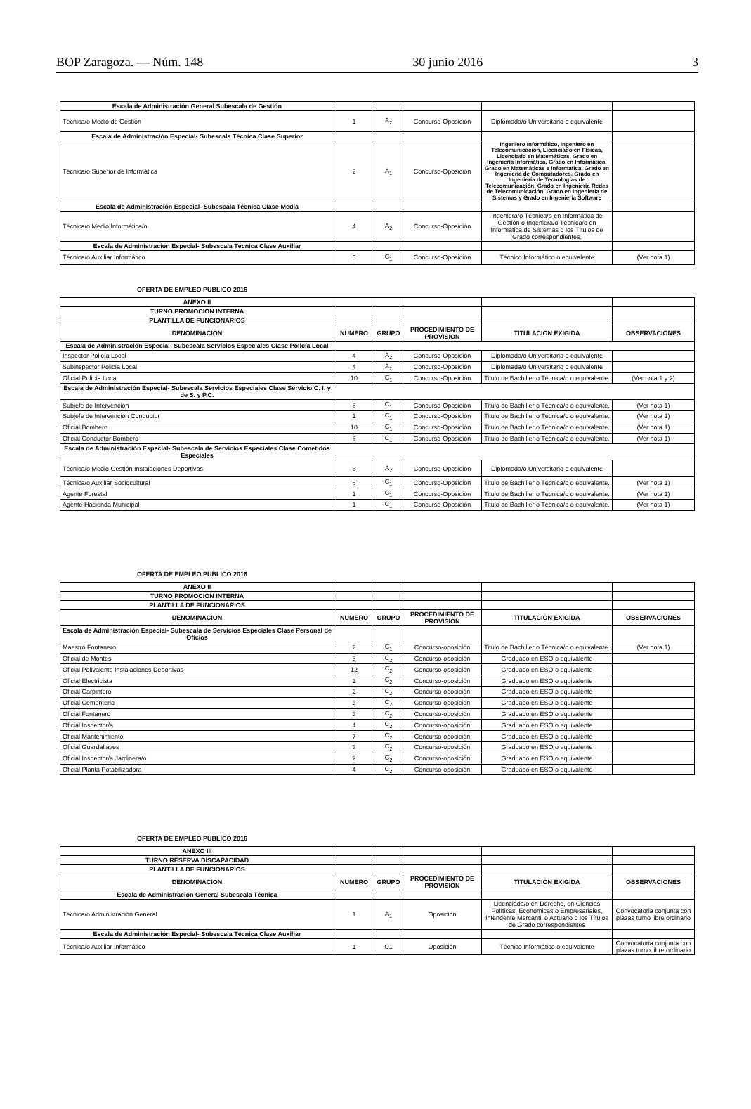BOP Zaragoza. — Núm. 148 30 junio 2016 3
| Escala de Administración General Subescala de Gestión | | | | | |
| Técnica/o Medio de Gestión | 1 | A<sub>2</sub> | Concurso-Oposición | Diplomada/o Universitario o equivalente | |
| Escala de Administración Especial- Subescala Técnica Clase Superior | | | | | |
| Técnica/o Superior de Informática | 2 | A<sub>1</sub> | Concurso-Oposición | Ingeniero Informático, Ingeniero en Telecomunicación, Licenciado en Físicas, Licenciado en Matemáticas, Grado en Ingeniería Informática, Grado en Informática, Grado en Matemáticas e Informática, Grado en Ingeniería de Computadores, Grado en Ingeniería de Tecnologías de Telecomunicación, Grado en Ingeniería Redes de Telecomunicación, Grado en Ingeniería de Sistemas y Grado en Ingeniería Software | |
| Escala de Administración Especial- Subescala Técnica Clase Media | | | | | |
| Técnica/o Medio Informática/o | 4 | A<sub>2</sub> | Concurso-Oposición | Ingeniera/o Técnica/o en Informática de Gestión o Ingeniera/o Técnica/o en Informática de Sistemas o los Títulos de Grado correspondientes. | |
| Escala de Administración Especial- Subescala Técnica Clase Auxiliar | | | | | |
| Técnica/o Auxiliar Informático | 6 | C<sub>1</sub> | Concurso-Oposición | Técnico Informático o equivalente | (Ver nota 1) |
OFERTA DE EMPLEO PUBLICO 2016
| ANEXO II | | | | | |
| TURNO PROMOCION INTERNA | | | | | |
| PLANTILLA DE FUNCIONARIOS | | | | | |
| DENOMINACION | NUMERO | GRUPO | PROCEDIMIENTO DE PROVISION | TITULACION EXIGIDA | OBSERVACIONES |
| Escala de Administración Especial- Subescala Servicios Especiales Clase Policía Local | | | | | |
| Inspector Policía Local | 4 | A<sub>2</sub> | Concurso-Oposición | Diplomada/o Universitario o equivalente | |
| Subinspector Policía Local | 4 | A<sub>2</sub> | Concurso-Oposición | Diplomada/o Universitario o equivalente | |
| Oficial Policía Local | 10 | C<sub>1</sub> | Concurso-Oposición | Titulo de Bachiller o Técnica/o o equivalente. | (Ver nota 1 y 2) |
| Escala de Administración Especial- Subescala Servicios Especiales Clase Servicio C. I. y de S. y P.C. | | | | | |
| Subjefe de Intervención | 6 | C<sub>1</sub> | Concurso-Oposición | Titulo de Bachiller o Técnica/o o equivalente. | (Ver nota 1) |
| Subjefe de Intervención Conductor | 1 | C<sub>1</sub> | Concurso-Oposición | Titulo de Bachiller o Técnica/o o equivalente. | (Ver nota 1) |
| Oficial Bombero | 10 | C<sub>1</sub> | Concurso-Oposición | Titulo de Bachiller o Técnica/o o equivalente. | (Ver nota 1) |
| Oficial Conductor Bombero | 6 | C<sub>1</sub> | Concurso-Oposición | Titulo de Bachiller o Técnica/o o equivalente. | (Ver nota 1) |
| Escala de Administración Especial- Subescala de Servicios Especiales Clase Cometidos Especiales | | | | | |
| Técnica/o Medio Gestión Instalaciones Deportivas | 3 | A<sub>2</sub> | Concurso-Oposición | Diplomada/o Universitario o equivalente | |
| Técnica/o Auxiliar Sociocultural | 6 | C<sub>1</sub> | Concurso-Oposición | Titulo de Bachiller o Técnica/o o equivalente. | (Ver nota 1) |
| Agente Forestal | 1 | C<sub>1</sub> | Concurso-Oposición | Titulo de Bachiller o Técnica/o o equivalente. | (Ver nota 1) |
| Agente Hacienda Municipal | 1 | C<sub>1</sub> | Concurso-Oposición | Titulo de Bachiller o Técnica/o o equivalente. | (Ver nota 1) |
OFERTA DE EMPLEO PUBLICO 2016
| ANEXO II | | | | | |
| TURNO PROMOCION INTERNA | | | | | |
| PLANTILLA DE FUNCIONARIOS | | | | | |
| DENOMINACION | NUMERO | GRUPO | PROCEDIMIENTO DE PROVISION | TITULACION EXIGIDA | OBSERVACIONES |
| Escala de Administración Especial- Subescala de Servicios Especiales Clase Personal de Oficios | | | | | |
| Maestro Fontanero | 2 | C<sub>1</sub> | Concurso-oposición | Titulo de Bachiller o Técnica/o o equivalente. | (Ver nota 1) |
| Oficial de Montes | 3 | C<sub>2</sub> | Concurso-oposición | Graduado en ESO o equivalente | |
| Oficial Polivalente Instalaciones Deportivas | 12 | C<sub>2</sub> | Concurso-oposición | Graduado en ESO o equivalente | |
| Oficial Electricista | 2 | C<sub>2</sub> | Concurso-oposición | Graduado en ESO o equivalente | |
| Oficial Carpintero | 2 | C<sub>2</sub> | Concurso-oposición | Graduado en ESO o equivalente | |
| Oficial Cementerio | 3 | C<sub>2</sub> | Concurso-oposición | Graduado en ESO o equivalente | |
| Oficial Fontanero | 3 | C<sub>2</sub> | Concurso-oposición | Graduado en ESO o equivalente | |
| Oficial Inspector/a | 4 | C<sub>2</sub> | Concurso-oposición | Graduado en ESO o equivalente | |
| Oficial Mantenimiento | 7 | C<sub>2</sub> | Concurso-oposición | Graduado en ESO o equivalente | |
| Oficial Guardallaves | 3 | C<sub>2</sub> | Concurso-oposición | Graduado en ESO o equivalente | |
| Oficial Inspector/a Jardinera/o | 2 | C<sub>2</sub> | Concurso-oposición | Graduado en ESO o equivalente | |
| Oficial Planta Potabilizadora | 4 | C<sub>2</sub> | Concurso-oposición | Graduado en ESO o equivalente | |
OFERTA DE EMPLEO PUBLICO 2016
| ANEXO III | | | | | |
| TURNO RESERVA DISCAPACIDAD | | | | | |
| PLANTILLA DE FUNCIONARIOS | | | | | |
| DENOMINACION | NUMERO | GRUPO | PROCEDIMIENTO DE PROVISION | TITULACION EXIGIDA | OBSERVACIONES |
| Escala de Administración General Subescala Técnica | | | | | |
| Técnica/o Administración General | 1 | A<sub>1</sub> | Oposición | Licenciada/o en Derecho, en Ciencias Políticas, Económicas o Empresariales, Intendente Mercantil o Actuario o los Títulos de Grado correspondientes | Convocatoria conjunta con plazas turno libre ordinario |
| Escala de Administración Especial- Subescala Técnica Clase Auxiliar | | | | | |
| Técnica/o Auxiliar Informático | 1 | C1 | Oposición | Técnico Informático o equivalente | Convocatoria conjunta con plazas turno libre ordinario |